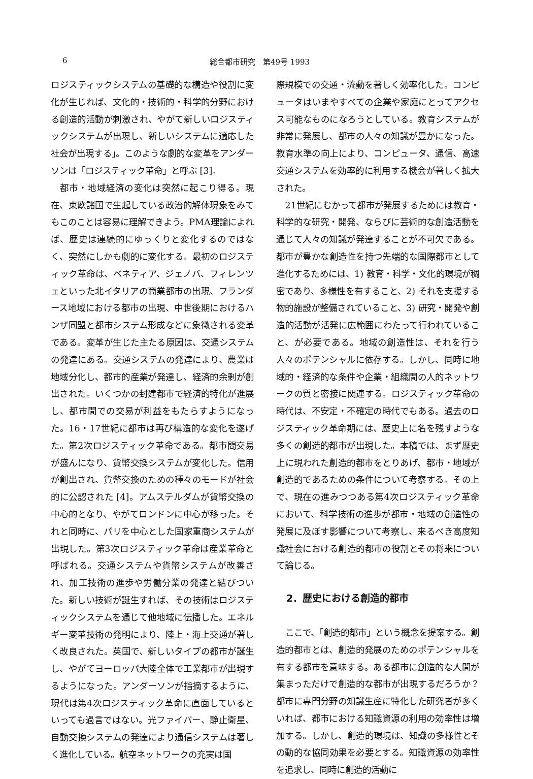6 総合都市研究　第49号 1993
ロジスティックシステムの基礎的な構造や役割に変化が生じれば、文化的・技術的・科学的分野における創造的活動が刺激され、やがて新しいロジスティックシステムが出現し、新しいシステムに適応した社会が出現する」。このような劇的な変革をアンダーソンは「ロジスティック革命」と呼ぶ [3]。
都市・地域経済の変化は突然に起こり得る。現在、東欧諸国で生起している政治的解体現象をみてもこのことは容易に理解できよう。PMA理論によれば、歴史は連続的にゆっくりと変化するのではなく、突然にしかも劇的に変化する。最初のロジスティック革命は、ベネティア、ジェノバ、フィレンツェといった北イタリアの商業都市の出現、フランダース地域における都市の出現、中世後期におけるハンザ同盟と都市システム形成などに象徴される変革である。変革が生じた主たる原因は、交通システムの発達にある。交通システムの発達により、農業は地域分化し、都市的産業が発達し、経済的余剰が創出された。いくつかの封建都市で経済的特化が進展し、都市間での交易が利益をもたらすようになった。16・17世紀に都市は再び構造的な変化を遂げた。第2次ロジスティック革命である。都市間交易が盛んになり、貨幣交換システムが変化した。信用が創出され、貨幣交換のための種々のモードが社会的に公認された [4]。アムステルダムが貨幣交換の中心的となり、やがてロンドンに中心が移った。それと同時に、パリを中心とした国家重商システムが出現した。第3次ロジスティック革命は産業革命と呼ばれる。交通システムや貨幣システムが改善され、加工技術の進歩や労働分業の発達と結びついた。新しい技術が誕生すれば、その技術はロジスティックシステムを通じて他地域に伝播した。エネルギー変革技術の発明により、陸上・海上交通が著しく改良された。英国で、新しいタイプの都市が誕生し、やがてヨーロッパ大陸全体で工業都市が出現するようになった。アンダーソンが指摘するように、現代は第4次ロジスティック革命に直面しているといっても過言ではない。光ファイバー、静止衛星、自動交換システムの発達により通信システムは著しく進化している。航空ネットワークの充実は国
際規模での交通・流動を著しく効率化した。コンピュータはいまやすべての企業や家庭にとってアクセス可能なものになろうとしている。教育システムが非常に発展し、都市の人々の知識が豊かになった。教育水準の向上により、コンピュータ、通信、高速交通システムを効率的に利用する機会が著しく拡大された。
21世紀にむかって都市が発展するためには教育・科学的な研究・開発、ならびに芸術的な創造活動を通じて人々の知識が発達することが不可欠である。都市が豊かな創造性を持つ先端的な国際都市として進化するためには、1) 教育・科学・文化的環境が稠密であり、多様性を有すること、2) それを支援する物的施設が整備されていること、3) 研究・開発や創造的活動が活発に広範囲にわたって行われていること、が必要である。地域の創造性は、それを行う人々のポテンシャルに依存する。しかし、同時に地域的・経済的な条件や企業・組織間の人的ネットワークの質と密接に関連する。ロジスティック革命の時代は、不安定・不確定の時代でもある。過去のロジスティック革命期には、歴史上に名を残すような多くの創造的都市が出現した。本稿では、まず歴史上に現われた創造的都市をとりあげ、都市・地域が創造的であるための条件について考察する。その上で、現在の進みつつある第4次ロジスティック革命において、科学技術の進歩が都市・地域の創造性の発展に及ぼす影響について考察し、来るべき高度知識社会における創造的都市の役割とその将来について論じる。
2．歴史における創造的都市
ここで、「創造的都市」という概念を提案する。創造的都市とは、創造的発展のためのポテンシャルを有する都市を意味する。ある都市に創造的な人間が集まっただけで創造的な都市が出現するだろうか？都市に専門分野の知識生産に特化した研究者が多くいれば、都市における知識資源の利用の効率性は増加する。しかし、創造的環境は、知識の多様性とその動的な協同効果を必要とする。知識資源の効率性を追求し、同時に創造的活動に